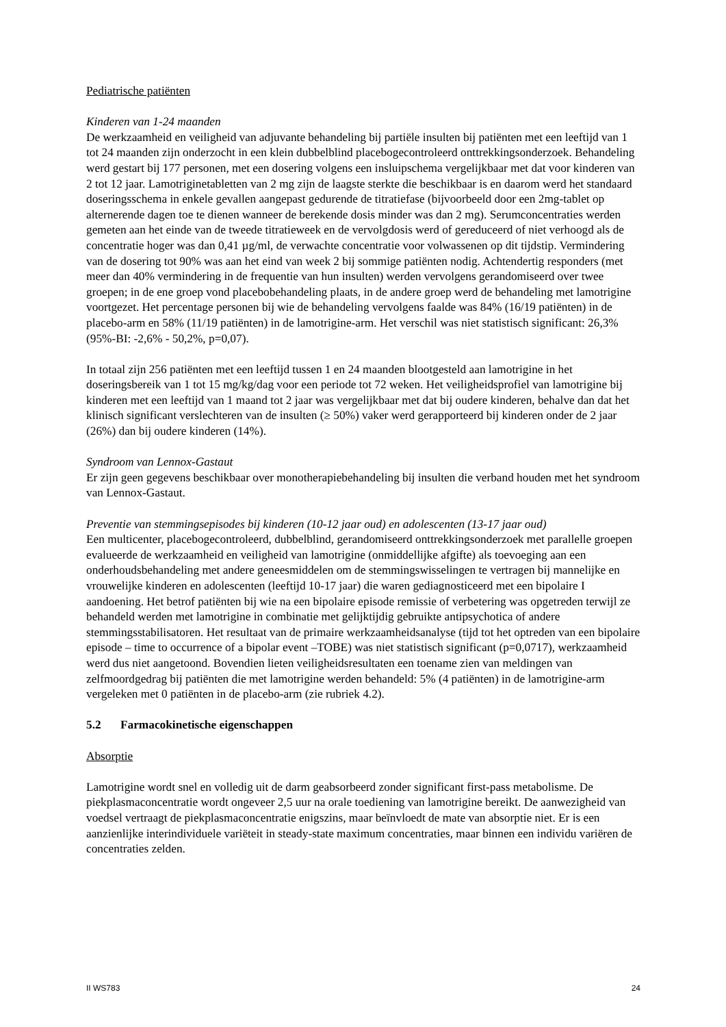Pediatrische patiënten
Kinderen van 1-24 maanden
De werkzaamheid en veiligheid van adjuvante behandeling bij partiële insulten bij patiënten met een leeftijd van 1 tot 24 maanden zijn onderzocht in een klein dubbelblind placebogecontroleerd onttrekkingsonderzoek. Behandeling werd gestart bij 177 personen, met een dosering volgens een insluipschema vergelijkbaar met dat voor kinderen van 2 tot 12 jaar. Lamotriginetabletten van 2 mg zijn de laagste sterkte die beschikbaar is en daarom werd het standaard doseringsschema in enkele gevallen aangepast gedurende de titratiefase (bijvoorbeeld door een 2mg-tablet op alternerende dagen toe te dienen wanneer de berekende dosis minder was dan 2 mg). Serumconcentraties werden gemeten aan het einde van de tweede titratieweek en de vervolgdosis werd of gereduceerd of niet verhoogd als de concentratie hoger was dan 0,41 µg/ml, de verwachte concentratie voor volwassenen op dit tijdstip. Vermindering van de dosering tot 90% was aan het eind van week 2 bij sommige patiënten nodig. Achtendertig responders (met meer dan 40% vermindering in de frequentie van hun insulten) werden vervolgens gerandomiseerd over twee groepen; in de ene groep vond placebobehandeling plaats, in de andere groep werd de behandeling met lamotrigine voortgezet. Het percentage personen bij wie de behandeling vervolgens faalde was 84% (16/19 patiënten) in de placebo-arm en 58% (11/19 patiënten) in de lamotrigine-arm. Het verschil was niet statistisch significant: 26,3% (95%-BI: -2,6% - 50,2%, p=0,07).
In totaal zijn 256 patiënten met een leeftijd tussen 1 en 24 maanden blootgesteld aan lamotrigine in het doseringsbereik van 1 tot 15 mg/kg/dag voor een periode tot 72 weken. Het veiligheidsprofiel van lamotrigine bij kinderen met een leeftijd van 1 maand tot 2 jaar was vergelijkbaar met dat bij oudere kinderen, behalve dan dat het klinisch significant verslechteren van de insulten (≥ 50%) vaker werd gerapporteerd bij kinderen onder de 2 jaar (26%) dan bij oudere kinderen (14%).
Syndroom van Lennox-Gastaut
Er zijn geen gegevens beschikbaar over monotherapiebehandeling bij insulten die verband houden met het syndroom van Lennox-Gastaut.
Preventie van stemmingsepisodes bij kinderen (10-12 jaar oud) en adolescenten (13-17 jaar oud)
Een multicenter, placebogecontroleerd, dubbelblind, gerandomiseerd onttrekkingsonderzoek met parallelle groepen evalueerde de werkzaamheid en veiligheid van lamotrigine (onmiddellijke afgifte) als toevoeging aan een onderhoudsbehandeling met andere geneesmiddelen om de stemmingswisselingen te vertragen bij mannelijke en vrouwelijke kinderen en adolescenten (leeftijd 10-17 jaar) die waren gediagnosticeerd met een bipolaire I aandoening. Het betrof patiënten bij wie na een bipolaire episode remissie of verbetering was opgetreden terwijl ze behandeld werden met lamotrigine in combinatie met gelijktijdig gebruikte antipsychotica of andere stemmingsstabilisatoren. Het resultaat van de primaire werkzaamheidsanalyse (tijd tot het optreden van een bipolaire episode – time to occurrence of a bipolar event –TOBE) was niet statistisch significant (p=0,0717), werkzaamheid werd dus niet aangetoond. Bovendien lieten veiligheidsresultaten een toename zien van meldingen van zelfmoordgedrag bij patiënten die met lamotrigine werden behandeld: 5% (4 patiënten) in de lamotrigine-arm vergeleken met 0 patiënten in de placebo-arm (zie rubriek 4.2).
5.2 Farmacokinetische eigenschappen
Absorptie
Lamotrigine wordt snel en volledig uit de darm geabsorbeerd zonder significant first-pass metabolisme. De piekplasmaconcentratie wordt ongeveer 2,5 uur na orale toediening van lamotrigine bereikt. De aanwezigheid van voedsel vertraagt de piekplasmaconcentratie enigszins, maar beïnvloedt de mate van absorptie niet. Er is een aanzienlijke interindividuele variëteit in steady-state maximum concentraties, maar binnen een individu variëren de concentraties zelden.
II WS783 24